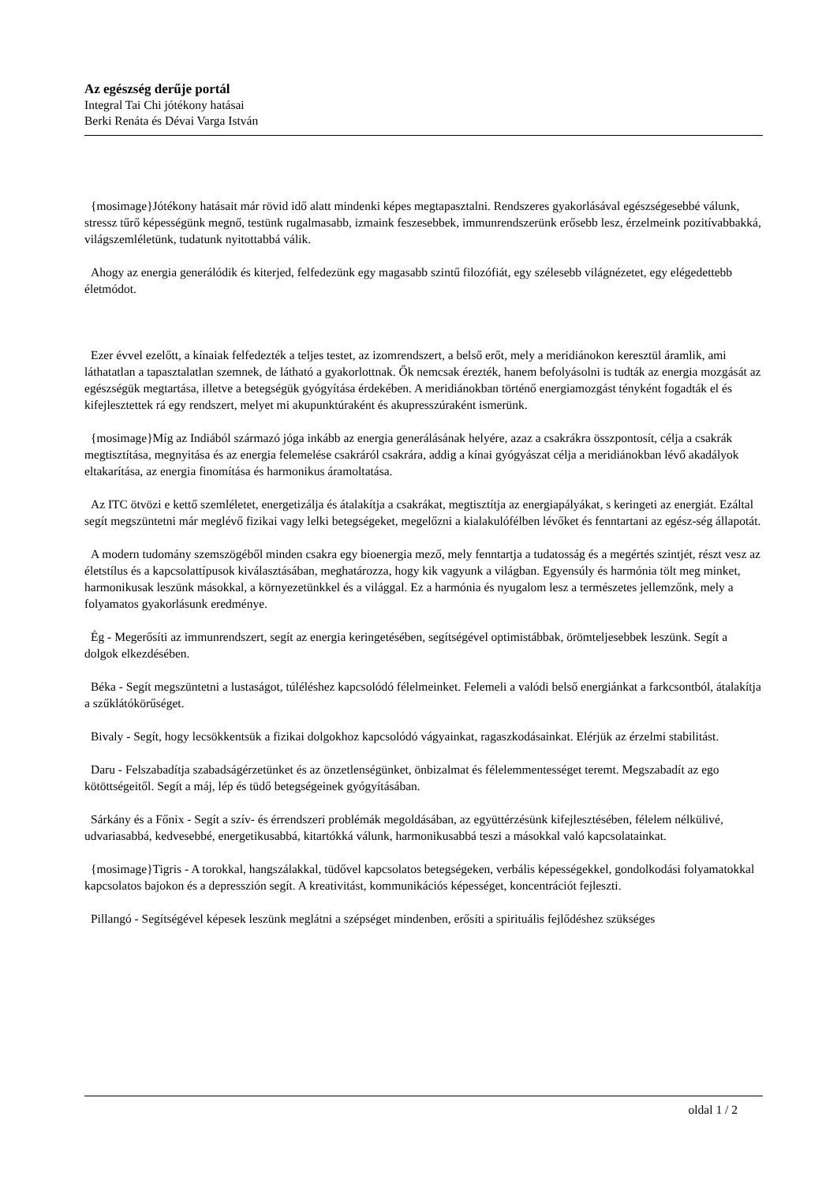Az egészség derűje portál
Integral Tai Chi jótékony hatásai
Berki Renáta és Dévai Varga István
{mosimage}Jótékony hatásait már rövid idő alatt mindenki képes megtapasztalni. Rendszeres gyakorlásával egészségesebbé válunk, stressz tűrő képességünk megnő, testünk rugalmasabb, izmaink feszesebbek, immunrendszerünk erősebb lesz, érzelmeink pozitívabbakká, világszemléletünk, tudatunk nyitottabbá válik.
Ahogy az energia generálódik és kiterjed, felfedezünk egy magasabb szintű filozófiát, egy szélesebb világnézetet, egy elégedettebb életmódot.
Ezer évvel ezelőtt, a kínaiak felfedezték a teljes testet, az izomrendszert, a belső erőt, mely a meridiánokon keresztül áramlik, ami láthatatlan a tapasztalatlan szemnek, de látható a gyakorlottnak. Ők nemcsak érezték, hanem befolyásolni is tudták az energia mozgását az egészségük megtartása, illetve a betegségük gyógyítása érdekében. A meridiánokban történő energiamozgást tényként fogadták el és kifejlesztettek rá egy rendszert, melyet mi akupunktúraként és akupresszúraként ismerünk.
{mosimage}Míg az Indiából származó jóga inkább az energia generálásának helyére, azaz a csakrákra összpontosít, célja a csakrák megtisztítása, megnyitása és az energia felemelése csakráról csakrára, addig a kínai gyógyászat célja a meridiánokban lévő akadályok eltakarítása, az energia finomítása és harmonikus áramoltatása.
Az ITC ötvözi e kettő szemléletet, energetizálja és átalakítja a csakrákat, megtisztítja az energiapályákat, s keringeti az energiát. Ezáltal segít megszüntetni már meglévő fizikai vagy lelki betegségeket, megelőzni a kialakulófélben lévőket és fenntartani az egész-ség állapotát.
A modern tudomány szemszögéből minden csakra egy bioenergia mező, mely fenntartja a tudatosság és a megértés szintjét, részt vesz az életstílus és a kapcsolattípusok kiválasztásában, meghatározza, hogy kik vagyunk a világban. Egyensúly és harmónia tölt meg minket, harmonikusak leszünk másokkal, a környezetünkkel és a világgal. Ez a harmónia és nyugalom lesz a természetes jellemzőnk, mely a folyamatos gyakorlásunk eredménye.
Ég - Megerősíti az immunrendszert, segít az energia keringetésében, segítségével optimistábbak, örömteljesebbek leszünk. Segít a dolgok elkezdésében.
Béka - Segít megszüntetni a lustaságot, túléléshez kapcsolódó félelmeinket. Felemeli a valódi belső energiánkat a farkcsontból, átalakítja a szűklátókörűséget.
Bivaly - Segít, hogy lecsökkentsük a fizikai dolgokhoz kapcsolódó vágyainkat, ragaszkodásainkat. Elérjük az érzelmi stabilitást.
Daru - Felszabadítja szabadságérzetünket és az önzetlenségünket, önbizalmat és félelemmentességet teremt. Megszabadít az ego kötöttségeitől. Segít a máj, lép és tüdő betegségeinek gyógyításában.
Sárkány és a Főnix - Segít a szív- és érrendszeri problémák megoldásában, az együttérzésünk kifejlesztésében, félelem nélkülivé, udvariasabbá, kedvesebbé, energetikusabbá, kitartókká válunk, harmonikusabbá teszi a másokkal való kapcsolatainkat.
{mosimage}Tigris - A torokkal, hangszálakkal, tüdővel kapcsolatos betegségeken, verbális képességekkel, gondolkodási folyamatokkal kapcsolatos bajokon és a depresszión segít. A kreativitást, kommunikációs képességet, koncentrációt fejleszti.
Pillangó - Segítségével képesek leszünk meglátni a szépséget mindenben, erősíti a spirituális fejlődéshez szükséges
oldal 1 / 2